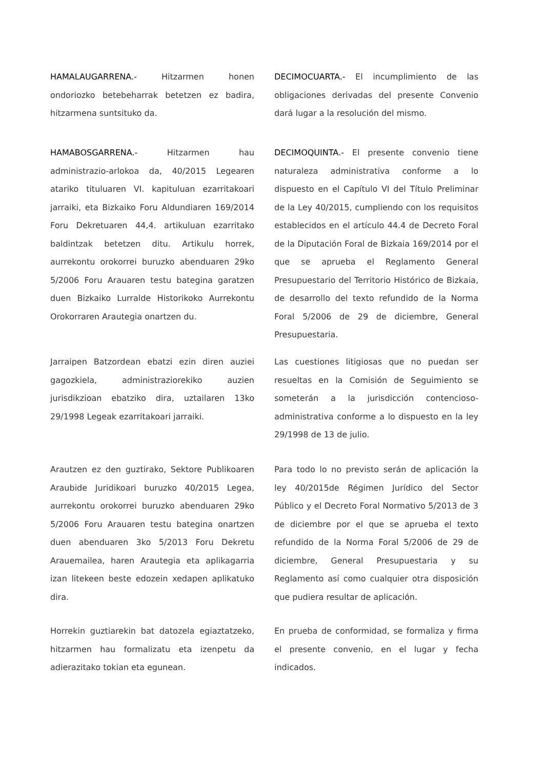HAMALAUGARRENA.- Hitzarmen honen ondoriozko betebeharrak betetzen ez badira, hitzarmena suntsituko da.
DECIMOCUARTA.- El incumplimiento de las obligaciones derivadas del presente Convenio dará lugar a la resolución del mismo.
HAMABOSGARRENA.- Hitzarmen hau administrazio-arlokoa da, 40/2015 Legearen atariko tituluaren VI. kapituluan ezarritakoari jarraiki, eta Bizkaiko Foru Aldundiaren 169/2014 Foru Dekretuaren 44,4. artikuluan ezarritako baldintzak betetzen ditu. Artikulu horrek, aurrekontu orokorrei buruzko abenduaren 29ko 5/2006 Foru Arauaren testu bategina garatzen duen Bizkaiko Lurralde Historikoko Aurrekontu Orokorraren Arautegia onartzen du.
DECIMOQUINTA.- El presente convenio tiene naturaleza administrativa conforme a lo dispuesto en el Capítulo VI del Título Preliminar de la Ley 40/2015, cumpliendo con los requisitos establecidos en el artículo 44.4 de Decreto Foral de la Diputación Foral de Bizkaia 169/2014 por el que se aprueba el Reglamento General Presupuestario del Territorio Histórico de Bizkaia, de desarrollo del texto refundido de la Norma Foral 5/2006 de 29 de diciembre, General Presupuestaria.
Jarraipen Batzordean ebatzi ezin diren auziei gagozkiela, administraziorekiko auzien jurisdikzioan ebatziko dira, uztailaren 13ko 29/1998 Legeak ezarritakoari jarraiki.
Las cuestiones litigiosas que no puedan ser resueltas en la Comisión de Seguimiento se someterán a la jurisdicción contencioso-administrativa conforme a lo dispuesto en la ley 29/1998 de 13 de julio.
Arautzen ez den guztirako, Sektore Publikoaren Araubide Juridikoari buruzko 40/2015 Legea, aurrekontu orokorrei buruzko abenduaren 29ko 5/2006 Foru Arauaren testu bategina onartzen duen abenduaren 3ko 5/2013 Foru Dekretu Arauemailea, haren Arautegia eta aplikagarria izan litekeen beste edozein xedapen aplikatuko dira.
Para todo lo no previsto serán de aplicación la ley 40/2015de Régimen Jurídico del Sector Público y el Decreto Foral Normativo 5/2013 de 3 de diciembre por el que se aprueba el texto refundido de la Norma Foral 5/2006 de 29 de diciembre, General Presupuestaria y su Reglamento así como cualquier otra disposición que pudiera resultar de aplicación.
Horrekin guztiarekin bat datozela egiaztatzeko, hitzarmen hau formalizatu eta izenpetu da adierazitako tokian eta egunean.
En prueba de conformidad, se formaliza y firma el presente convenio, en el lugar y fecha indicados.